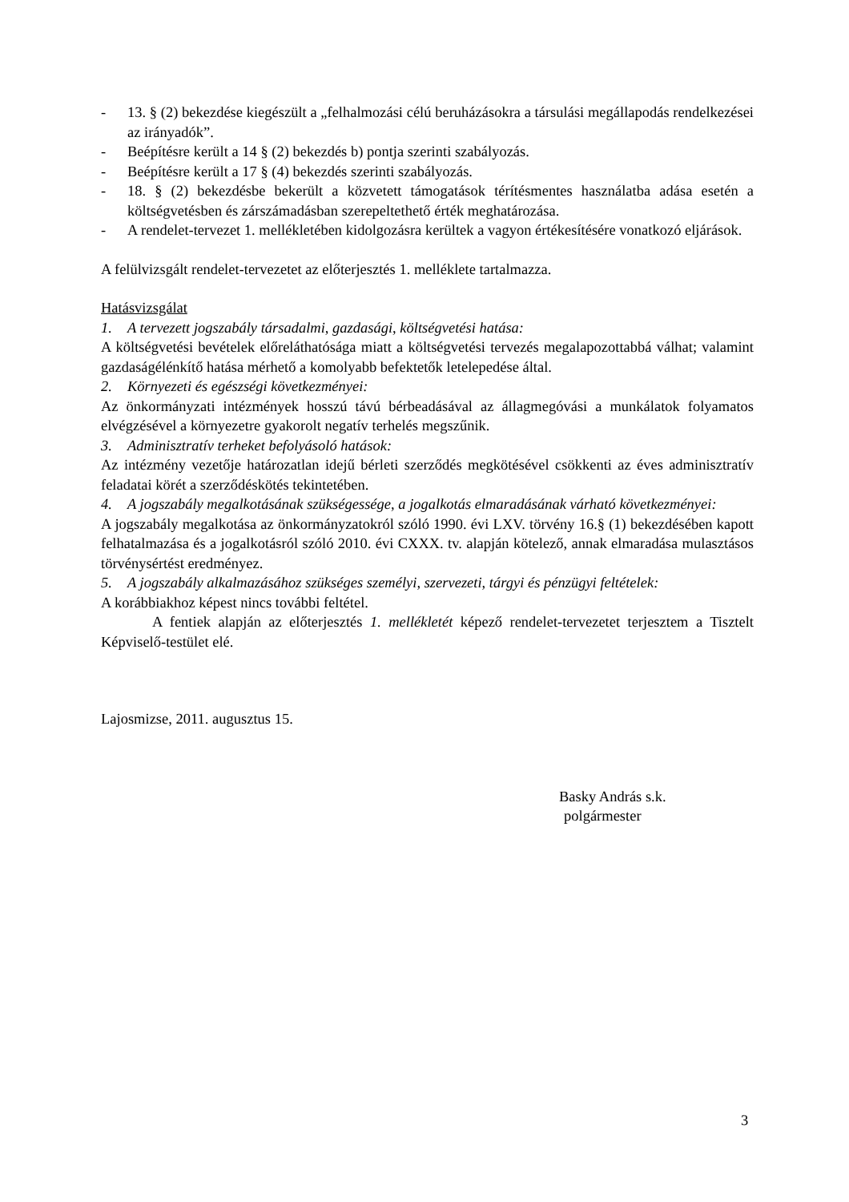- 13. § (2) bekezdése kiegészült a „felhalmozási célú beruházásokra a társulási megállapodás rendelkezései az irányadók”.
- Beépítésre került a 14 § (2) bekezdés b) pontja szerinti szabályozás.
- Beépítésre került a 17 § (4) bekezdés szerinti szabályozás.
- 18. § (2) bekezdésbe bekerült a közvetett támogatások térítésmentes használatba adása esetén a költségvetésben és zárszámadásban szerepeltethető érték meghatározása.
- A rendelet-tervezet 1. mellékletében kidolgozásra kerültek a vagyon értékesítésére vonatkozó eljárások.
A felülvizsgált rendelet-tervezetet az előterjesztés 1. melléklete tartalmazza.
Hatásvizsgálat
1. A tervezett jogszabály társadalmi, gazdasági, költségvetési hatása:
A költségvetési bevételek előreláthatósága miatt a költségvetési tervezés megalapozottabbá válhat; valamint gazdaságélénkítő hatása mérhető a komolyabb befektetők letelepedése által.
2. Környezeti és egészségi következményei:
Az önkormányzati intézmények hosszú távú bérbeadásával az állagmegóvási a munkálatok folyamatos elvégzésével a környezetre gyakorolt negatív terhelés megszűnik.
3. Adminisztratív terheket befolyásoló hatások:
Az intézmény vezetője határozatlan idejű bérleti szerződés megkötésével csökkenti az éves adminisztratív feladatai körét a szerződéskötés tekintetében.
4. A jogszabály megalkotásának szükségessége, a jogalkotás elmaradásának várható következményei:
A jogszabály megalkotása az önkormányzatokról szóló 1990. évi LXV. törvény 16.§ (1) bekezdésében kapott felhatalmazása és a jogalkotásról szóló 2010. évi CXXX. tv. alapján kötelező, annak elmaradása mulasztásos törvénysértést eredményez.
5. A jogszabály alkalmazásához szükséges személyi, szervezeti, tárgyi és pénzügyi feltételek:
A korábbiakhoz képest nincs további feltétel.
A fentiek alapján az előterjesztés 1. mellékletét képező rendelet-tervezetet terjesztem a Tisztelt Képviselő-testület elé.
Lajosmizse, 2011. augusztus 15.
Basky András s.k.
polgármester
3